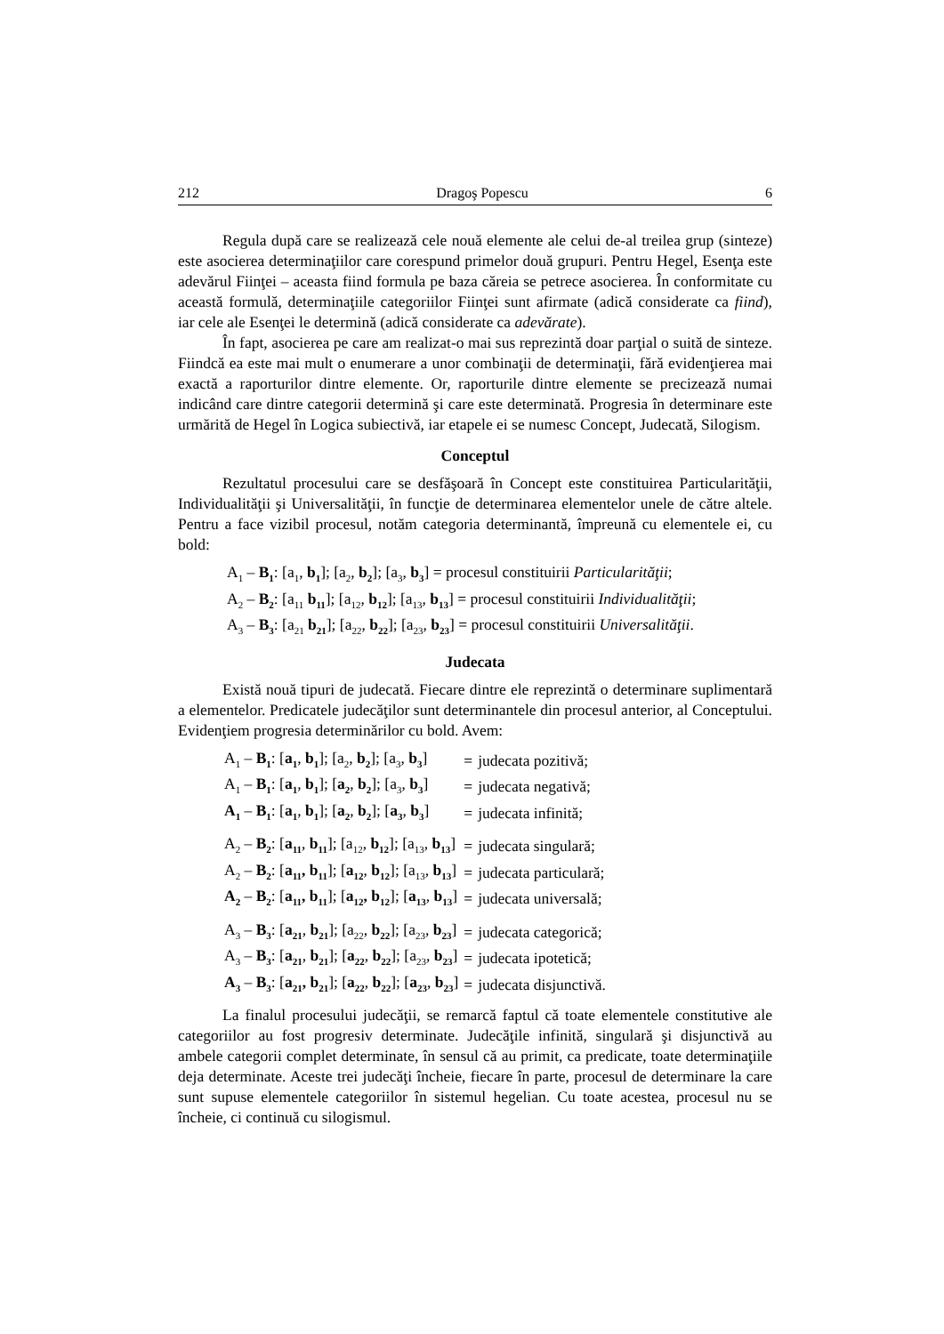212 Dragoş Popescu 6
Regula după care se realizează cele nouă elemente ale celui de-al treilea grup (sinteze) este asocierea determinaţiilor care corespund primelor două grupuri. Pentru Hegel, Esenţa este adevărul Fiinţei – aceasta fiind formula pe baza căreia se petrece asocierea. În conformitate cu această formulă, determinaţiile categoriilor Fiinţei sunt afirmate (adică considerate ca fiind), iar cele ale Esenţei le determină (adică considerate ca adevărate).
În fapt, asocierea pe care am realizat-o mai sus reprezintă doar parţial o suită de sinteze. Fiindcă ea este mai mult o enumerare a unor combinaţii de determinaţii, fără evidenţierea mai exactă a raporturilor dintre elemente. Or, raporturile dintre elemente se precizează numai indicând care dintre categorii determină şi care este determinată. Progresia în determinare este urmărită de Hegel în Logica subiectivă, iar etapele ei se numesc Concept, Judecată, Silogism.
Conceptul
Rezultatul procesului care se desfăşoară în Concept este constituirea Particularităţii, Individualităţii şi Universalităţii, în funcţie de determinarea elementelor unele de către altele. Pentru a face vizibil procesul, notăm categoria determinantă, împreună cu elementele ei, cu bold:
A<sub>1</sub> – B<sub>1</sub>: [a<sub>1</sub>, b<sub>1</sub>]; [a<sub>2</sub>, b<sub>2</sub>]; [a<sub>3</sub>, b<sub>3</sub>] = procesul constituirii Particularităţii;
A<sub>2</sub> – B<sub>2</sub>: [a<sub>11</sub> b<sub>11</sub>]; [a<sub>12</sub>, b<sub>12</sub>]; [a<sub>13</sub>, b<sub>13</sub>] = procesul constituirii Individualităţii;
A<sub>3</sub> – B<sub>3</sub>: [a<sub>21</sub> b<sub>21</sub>]; [a<sub>22</sub>, b<sub>22</sub>]; [a<sub>23</sub>, b<sub>23</sub>] = procesul constituirii Universalităţii.
Judecata
Există nouă tipuri de judecată. Fiecare dintre ele reprezintă o determinare suplimentară a elementelor. Predicatele judecăţilor sunt determinantele din procesul anterior, al Conceptului. Evidenţiem progresia determinărilor cu bold. Avem:
| A<sub>1</sub> – B<sub>1</sub> : [ a<sub>1</sub> , b<sub>1</sub> ]; [a<sub>2</sub>, b<sub>2</sub> ]; [a<sub>3</sub>, b<sub>3</sub> ] | = | judecata pozitivă; |
| A<sub>1</sub> – B<sub>1</sub> : [ a<sub>1</sub> , b<sub>1</sub> ]; [ a<sub>2</sub> , b<sub>2</sub> ]; [a<sub>3</sub>, b<sub>3</sub> ] | = | judecata negativă; |
| A<sub>1</sub> – B<sub>1</sub> : [ a<sub>1</sub> , b<sub>1</sub> ]; [ a<sub>2</sub> , b<sub>2</sub> ]; [ a<sub>3</sub> , b<sub>3</sub> ] | = | judecata infinită; |
| A<sub>2</sub> – B<sub>2</sub> : [ a<sub>11</sub> , b<sub>11</sub> ]; [a<sub>12</sub>, b<sub>12</sub> ]; [a<sub>13</sub>, b<sub>13</sub> ] | = | judecata singulară; |
| A<sub>2</sub> – B<sub>2</sub> : [ a<sub>11</sub>, b<sub>11</sub> ]; [ a<sub>12</sub> , b<sub>12</sub> ]; [a<sub>13</sub>, b<sub>13</sub> ] | = | judecata particulară; |
| A<sub>2</sub> – B<sub>2</sub> : [ a<sub>11</sub>, b<sub>11</sub> ]; [ a<sub>12</sub>, b<sub>12</sub> ]; [ a<sub>13</sub> , b<sub>13</sub> ] | = | judecata universală; |
| A<sub>3</sub> – B<sub>3</sub> : [ a<sub>21</sub> , b<sub>21</sub> ]; [a<sub>22</sub>, b<sub>22</sub> ]; [a<sub>23</sub>, b<sub>23</sub> ] | = | judecata categorică; |
| A<sub>3</sub> – B<sub>3</sub> : [ a<sub>21</sub> , b<sub>21</sub> ]; [ a<sub>22</sub> , b<sub>22</sub> ]; [a<sub>23</sub>, b<sub>23</sub> ] | = | judecata ipotetică; |
| A<sub>3</sub> – B<sub>3</sub> : [ a<sub>21</sub>, b<sub>21</sub> ]; [ a<sub>22</sub> , b<sub>22</sub> ]; [ a<sub>23</sub> , b<sub>23</sub> ] | = | judecata disjunctivă. |
La finalul procesului judecăţii, se remarcă faptul că toate elementele constitutive ale categoriilor au fost progresiv determinate. Judecăţile infinită, singulară şi disjunctivă au ambele categorii complet determinate, în sensul că au primit, ca predicate, toate determinaţiile deja determinate. Aceste trei judecăţi încheie, fiecare în parte, procesul de determinare la care sunt supuse elementele categoriilor în sistemul hegelian. Cu toate acestea, procesul nu se încheie, ci continuă cu silogismul.